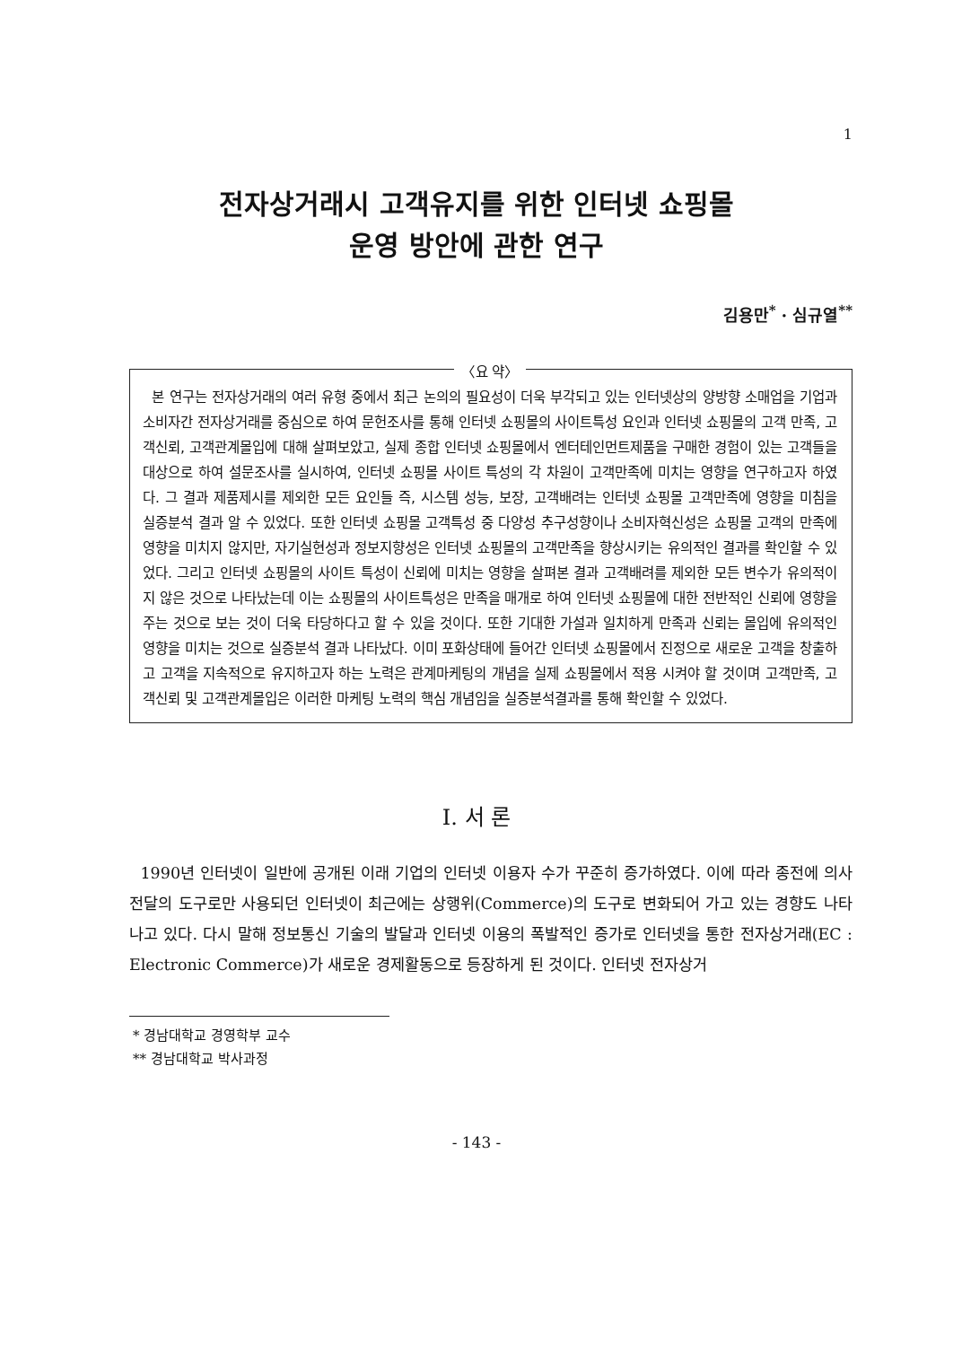1
전자상거래시 고객유지를 위한 인터넷 쇼핑몰
운영 방안에 관한 연구
김용만<sup>*</sup> · 심규열<sup>**</sup>
〈요 약〉
본 연구는 전자상거래의 여러 유형 중에서 최근 논의의 필요성이 더욱 부각되고 있는 인터넷상의 양방향 소매업을 기업과 소비자간 전자상거래를 중심으로 하여 문헌조사를 통해 인터넷 쇼핑몰의 사이트특성 요인과 인터넷 쇼핑몰의 고객 만족, 고객신뢰, 고객관계몰입에 대해 살펴보았고, 실제 종합 인터넷 쇼핑몰에서 엔터테인먼트제품을 구매한 경험이 있는 고객들을 대상으로 하여 설문조사를 실시하여, 인터넷 쇼핑몰 사이트 특성의 각 차원이 고객만족에 미치는 영향을 연구하고자 하였다. 그 결과 제품제시를 제외한 모든 요인들 즉, 시스템 성능, 보장, 고객배려는 인터넷 쇼핑몰 고객만족에 영향을 미침을 실증분석 결과 알 수 있었다. 또한 인터넷 쇼핑몰 고객특성 중 다양성 추구성향이나 소비자혁신성은 쇼핑몰 고객의 만족에 영향을 미치지 않지만, 자기실현성과 정보지향성은 인터넷 쇼핑몰의 고객만족을 향상시키는 유의적인 결과를 확인할 수 있었다. 그리고 인터넷 쇼핑몰의 사이트 특성이 신뢰에 미치는 영향을 살펴본 결과 고객배려를 제외한 모든 변수가 유의적이지 않은 것으로 나타났는데 이는 쇼핑몰의 사이트특성은 만족을 매개로 하여 인터넷 쇼핑몰에 대한 전반적인 신뢰에 영향을 주는 것으로 보는 것이 더욱 타당하다고 할 수 있을 것이다. 또한 기대한 가설과 일치하게 만족과 신뢰는 몰입에 유의적인 영향을 미치는 것으로 실증분석 결과 나타났다. 이미 포화상태에 들어간 인터넷 쇼핑몰에서 진정으로 새로운 고객을 창출하고 고객을 지속적으로 유지하고자 하는 노력은 관계마케팅의 개념을 실제 쇼핑몰에서 적용 시켜야 할 것이며 고객만족, 고객신뢰 및 고객관계몰입은 이러한 마케팅 노력의 핵심 개념임을 실증분석결과를 통해 확인할 수 있었다.
Ⅰ. 서 론
1990년 인터넷이 일반에 공개된 이래 기업의 인터넷 이용자 수가 꾸준히 증가하였다. 이에 따라 종전에 의사전달의 도구로만 사용되던 인터넷이 최근에는 상행위(Commerce)의 도구로 변화되어 가고 있는 경향도 나타나고 있다. 다시 말해 정보통신 기술의 발달과 인터넷 이용의 폭발적인 증가로 인터넷을 통한 전자상거래(EC : Electronic Commerce)가 새로운 경제활동으로 등장하게 된 것이다. 인터넷 전자상거
* 경남대학교 경영학부 교수
** 경남대학교 박사과정
- 143 -